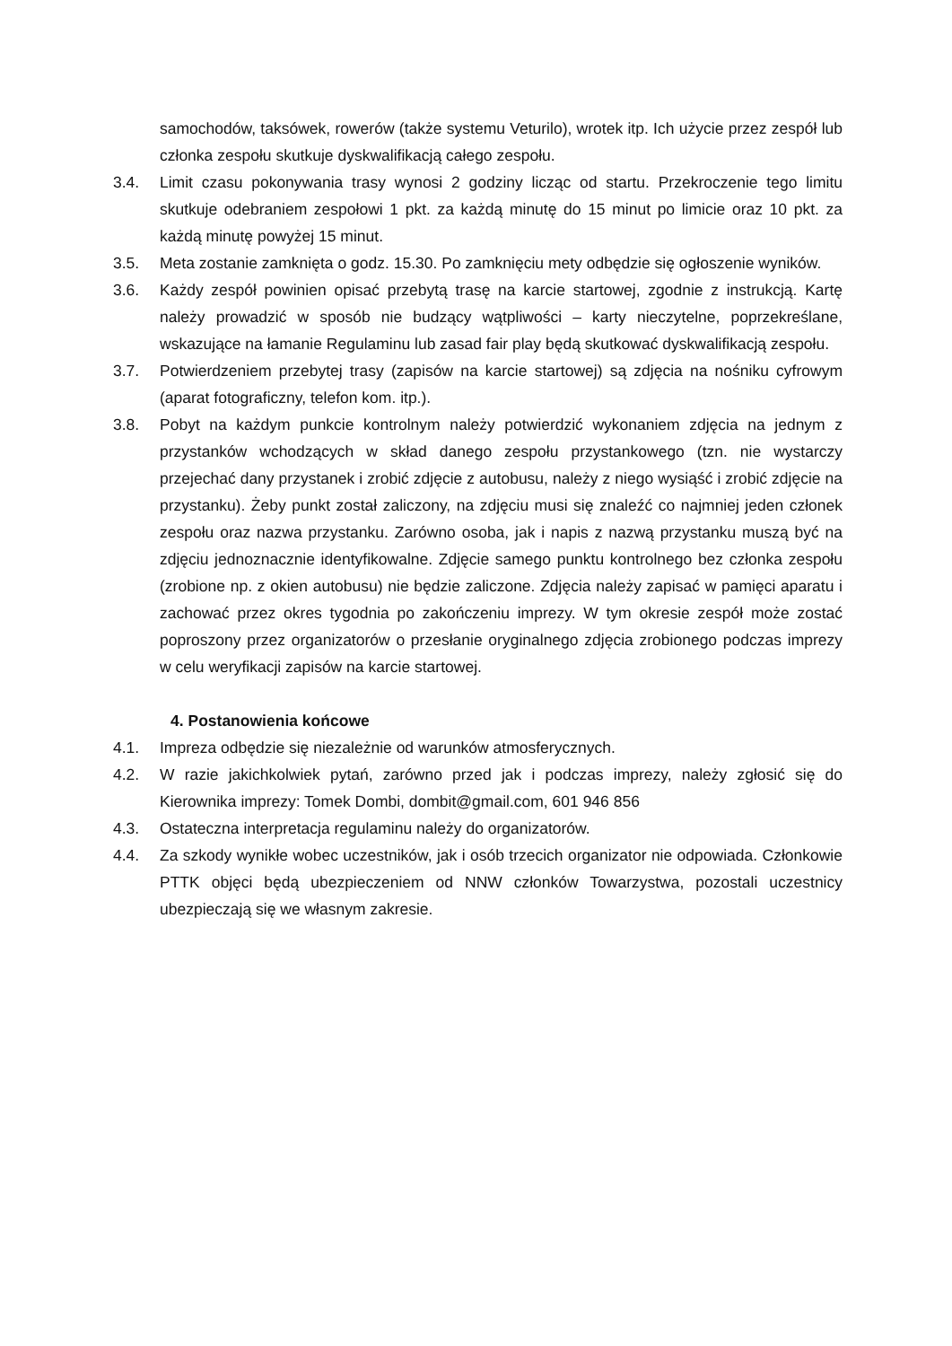samochodów, taksówek, rowerów (także systemu Veturilo), wrotek itp. Ich użycie przez zespół lub członka zespołu skutkuje dyskwalifikacją całego zespołu.
3.4. Limit czasu pokonywania trasy wynosi 2 godziny licząc od startu. Przekroczenie tego limitu skutkuje odebraniem zespołowi 1 pkt. za każdą minutę do 15 minut po limicie oraz 10 pkt. za każdą minutę powyżej 15 minut.
3.5. Meta zostanie zamknięta o godz. 15.30. Po zamknięciu mety odbędzie się ogłoszenie wyników.
3.6. Każdy zespół powinien opisać przebytą trasę na karcie startowej, zgodnie z instrukcją. Kartę należy prowadzić w sposób nie budzący wątpliwości – karty nieczytelne, poprzekreślane, wskazujące na łamanie Regulaminu lub zasad fair play będą skutkować dyskwalifikacją zespołu.
3.7. Potwierdzeniem przebytej trasy (zapisów na karcie startowej) są zdjęcia na nośniku cyfrowym (aparat fotograficzny, telefon kom. itp.).
3.8. Pobyt na każdym punkcie kontrolnym należy potwierdzić wykonaniem zdjęcia na jednym z przystanków wchodzących w skład danego zespołu przystankowego (tzn. nie wystarczy przejechać dany przystanek i zrobić zdjęcie z autobusu, należy z niego wysiąść i zrobić zdjęcie na przystanku). Żeby punkt został zaliczony, na zdjęciu musi się znaleźć co najmniej jeden członek zespołu oraz nazwa przystanku. Zarówno osoba, jak i napis z nazwą przystanku muszą być na zdjęciu jednoznacznie identyfikowalne. Zdjęcie samego punktu kontrolnego bez członka zespołu (zrobione np. z okien autobusu) nie będzie zaliczone. Zdjęcia należy zapisać w pamięci aparatu i zachować przez okres tygodnia po zakończeniu imprezy. W tym okresie zespół może zostać poproszony przez organizatorów o przesłanie oryginalnego zdjęcia zrobionego podczas imprezy w celu weryfikacji zapisów na karcie startowej.
4. Postanowienia końcowe
4.1. Impreza odbędzie się niezależnie od warunków atmosferycznych.
4.2. W razie jakichkolwiek pytań, zarówno przed jak i podczas imprezy, należy zgłosić się do Kierownika imprezy: Tomek Dombi, dombit@gmail.com, 601 946 856
4.3. Ostateczna interpretacja regulaminu należy do organizatorów.
4.4. Za szkody wynikłe wobec uczestników, jak i osób trzecich organizator nie odpowiada. Członkowie PTTK objęci będą ubezpieczeniem od NNW członków Towarzystwa, pozostali uczestnicy ubezpieczają się we własnym zakresie.